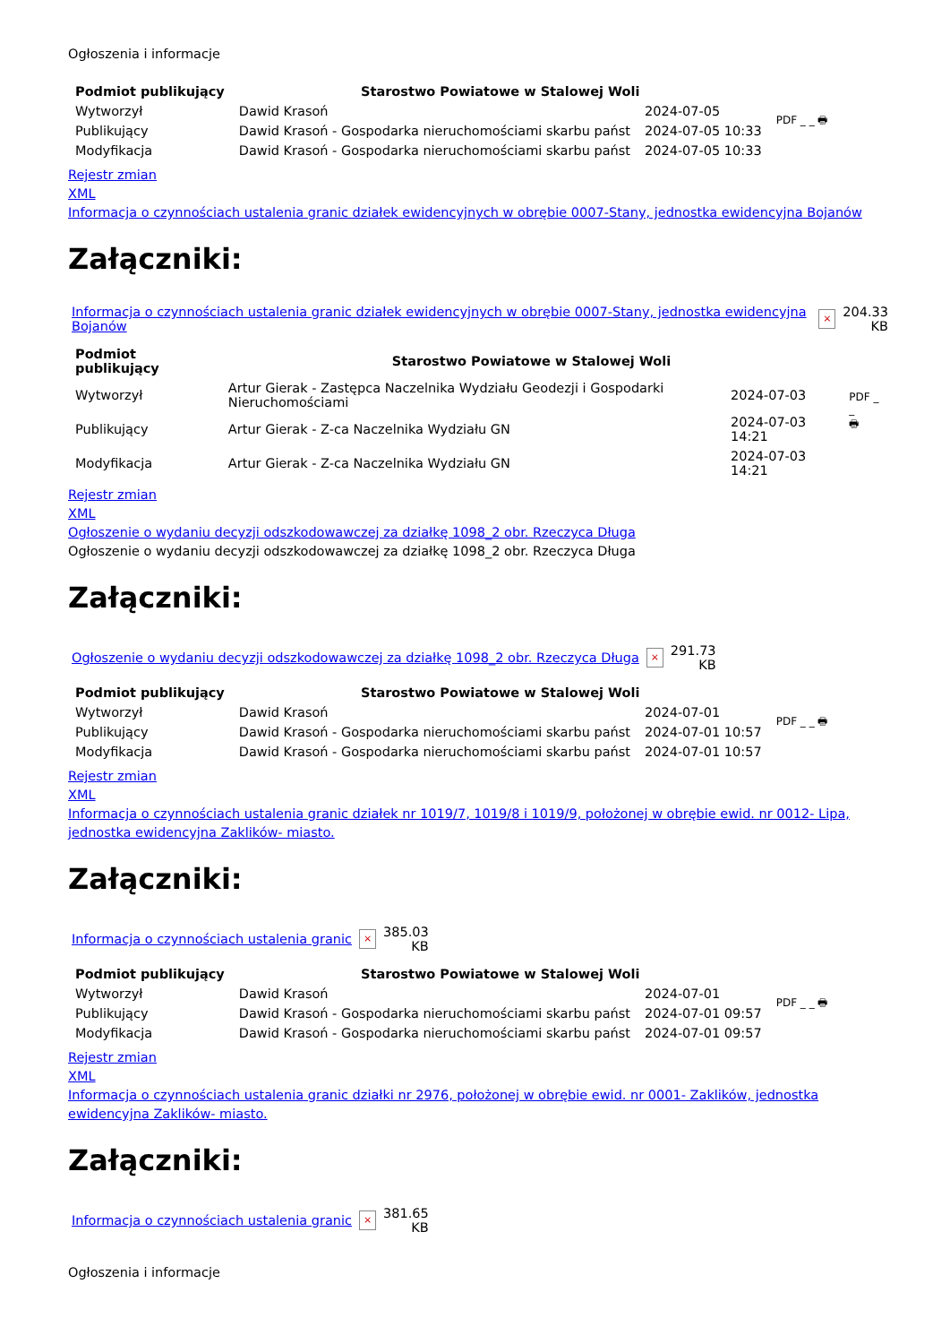Ogłoszenia i informacje
| Podmiot publikujący | Starostwo Powiatowe w Stalowej Woli | | PDF _ _ 🖶 |
| Wytworzył | Dawid Krasoń | 2024-07-05 | |
| Publikujący | Dawid Krasoń - Gospodarka nieruchomościami skarbu państ | 2024-07-05 10:33 | |
| Modyfikacja | Dawid Krasoń - Gospodarka nieruchomościami skarbu państ | 2024-07-05 10:33 | |
Rejestr zmian
XML
Informacja o czynnościach ustalenia granic działek ewidencyjnych w obrębie 0007-Stany, jednostka ewidencyjna Bojanów
Załączniki:
| Informacja o czynnościach ustalenia granic działek ewidencyjnych w obrębie 0007-Stany, jednostka ewidencyjna Bojanów | × | 204.33 KB |
| Podmiot publikujący | Starostwo Powiatowe w Stalowej Woli | | PDF _ _ 🖶 |
| Wytworzył | Artur Gierak - Zastępca Naczelnika Wydziału Geodezji i Gospodarki Nieruchomościami | 2024-07-03 | |
| Publikujący | Artur Gierak - Z-ca Naczelnika Wydziału GN | 2024-07-03 14:21 | |
| Modyfikacja | Artur Gierak - Z-ca Naczelnika Wydziału GN | 2024-07-03 14:21 | |
Rejestr zmian
XML
Ogłoszenie o wydaniu decyzji odszkodowawczej za działkę 1098_2 obr. Rzeczyca Długa
Ogłoszenie o wydaniu decyzji odszkodowawczej za działkę 1098_2 obr. Rzeczyca Długa
Załączniki:
| Ogłoszenie o wydaniu decyzji odszkodowawczej za działkę 1098_2 obr. Rzeczyca Długa | × | 291.73 KB |
| Podmiot publikujący | Starostwo Powiatowe w Stalowej Woli | | PDF _ _ 🖶 |
| Wytworzył | Dawid Krasoń | 2024-07-01 | |
| Publikujący | Dawid Krasoń - Gospodarka nieruchomościami skarbu państ | 2024-07-01 10:57 | |
| Modyfikacja | Dawid Krasoń - Gospodarka nieruchomościami skarbu państ | 2024-07-01 10:57 | |
Rejestr zmian
XML
Informacja o czynnościach ustalenia granic działek nr 1019/7, 1019/8 i 1019/9, położonej w obrębie ewid. nr 0012- Lipa, jednostka ewidencyjna Zaklików- miasto.
Załączniki:
| Informacja o czynnościach ustalenia granic | × | 385.03 KB |
| Podmiot publikujący | Starostwo Powiatowe w Stalowej Woli | | PDF _ _ 🖶 |
| Wytworzył | Dawid Krasoń | 2024-07-01 | |
| Publikujący | Dawid Krasoń - Gospodarka nieruchomościami skarbu państ | 2024-07-01 09:57 | |
| Modyfikacja | Dawid Krasoń - Gospodarka nieruchomościami skarbu państ | 2024-07-01 09:57 | |
Rejestr zmian
XML
Informacja o czynnościach ustalenia granic działki nr 2976, położonej w obrębie ewid. nr 0001- Zaklików, jednostka ewidencyjna Zaklików- miasto.
Załączniki:
| Informacja o czynnościach ustalenia granic | × | 381.65 KB |
Ogłoszenia i informacje